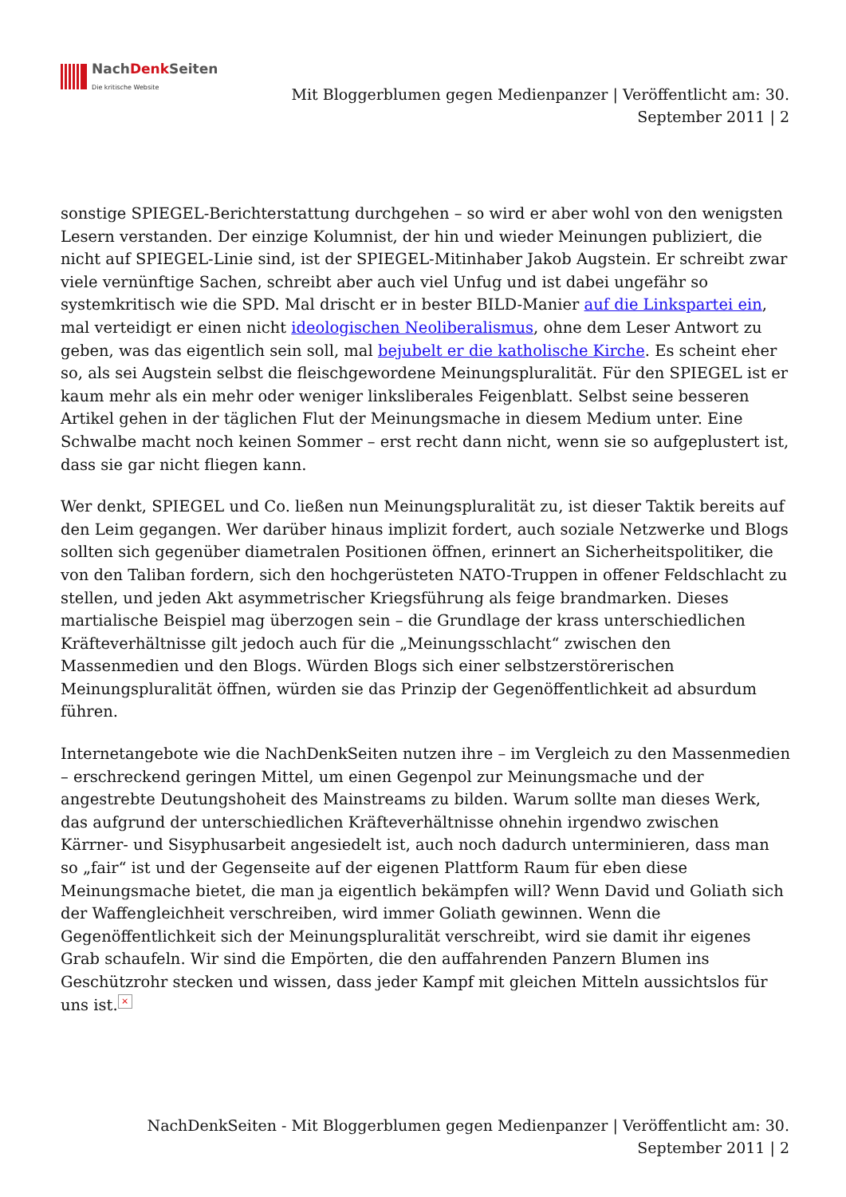NachDenk Seiten
Die kritische Website
Mit Bloggerblumen gegen Medienpanzer | Veröffentlicht am: 30.
September 2011 | 2
sonstige SPIEGEL-Berichterstattung durchgehen – so wird er aber wohl von den wenigsten Lesern verstanden. Der einzige Kolumnist, der hin und wieder Meinungen publiziert, die nicht auf SPIEGEL-Linie sind, ist der SPIEGEL-Mitinhaber Jakob Augstein. Er schreibt zwar viele vernünftige Sachen, schreibt aber auch viel Unfug und ist dabei ungefähr so systemkritisch wie die SPD. Mal drischt er in bester BILD-Manier auf die Linkspartei ein, mal verteidigt er einen nicht ideologischen Neoliberalismus, ohne dem Leser Antwort zu geben, was das eigentlich sein soll, mal bejubelt er die katholische Kirche. Es scheint eher so, als sei Augstein selbst die fleischgewordene Meinungspluralität. Für den SPIEGEL ist er kaum mehr als ein mehr oder weniger linksliberales Feigenblatt. Selbst seine besseren Artikel gehen in der täglichen Flut der Meinungsmache in diesem Medium unter. Eine Schwalbe macht noch keinen Sommer – erst recht dann nicht, wenn sie so aufgeplustert ist, dass sie gar nicht fliegen kann.
Wer denkt, SPIEGEL und Co. ließen nun Meinungspluralität zu, ist dieser Taktik bereits auf den Leim gegangen. Wer darüber hinaus implizit fordert, auch soziale Netzwerke und Blogs sollten sich gegenüber diametralen Positionen öffnen, erinnert an Sicherheitspolitiker, die von den Taliban fordern, sich den hochgerüsteten NATO-Truppen in offener Feldschlacht zu stellen, und jeden Akt asymmetrischer Kriegsführung als feige brandmarken. Dieses martialische Beispiel mag überzogen sein – die Grundlage der krass unterschiedlichen Kräfteverhältnisse gilt jedoch auch für die „Meinungsschlacht“ zwischen den Massenmedien und den Blogs. Würden Blogs sich einer selbstzerstörerischen Meinungspluralität öffnen, würden sie das Prinzip der Gegenöffentlichkeit ad absurdum führen.
Internetangebote wie die NachDenkSeiten nutzen ihre – im Vergleich zu den Massenmedien – erschreckend geringen Mittel, um einen Gegenpol zur Meinungsmache und der angestrebte Deutungshoheit des Mainstreams zu bilden. Warum sollte man dieses Werk, das aufgrund der unterschiedlichen Kräfteverhältnisse ohnehin irgendwo zwischen Kärrner- und Sisyphusarbeit angesiedelt ist, auch noch dadurch unterminieren, dass man so „fair“ ist und der Gegenseite auf der eigenen Plattform Raum für eben diese Meinungsmache bietet, die man ja eigentlich bekämpfen will? Wenn David und Goliath sich der Waffengleichheit verschreiben, wird immer Goliath gewinnen. Wenn die Gegenöffentlichkeit sich der Meinungspluralität verschreibt, wird sie damit ihr eigenes Grab schaufeln. Wir sind die Empörten, die den auffahrenden Panzern Blumen ins Geschützrohr stecken und wissen, dass jeder Kampf mit gleichen Mitteln aussichtslos für uns ist. ×
NachDenkSeiten - Mit Bloggerblumen gegen Medienpanzer | Veröffentlicht am: 30.
September 2011 | 2